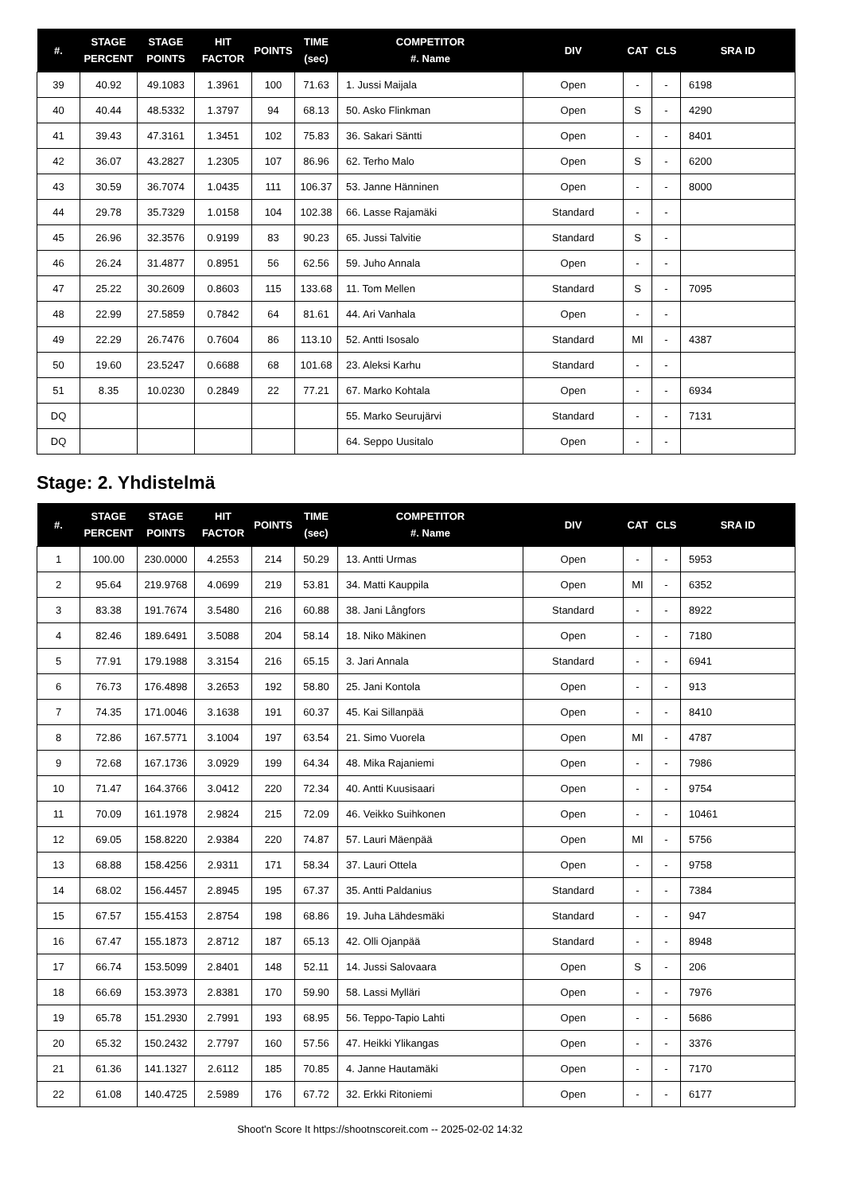| #. | STAGE PERCENT | STAGE POINTS | HIT FACTOR | POINTS | TIME (sec) | COMPETITOR #. Name | DIV | CAT | CLS | SRA ID |
| --- | --- | --- | --- | --- | --- | --- | --- | --- | --- | --- |
| 39 | 40.92 | 49.1083 | 1.3961 | 100 | 71.63 | 1. Jussi Maijala | Open | - | - | 6198 |
| 40 | 40.44 | 48.5332 | 1.3797 | 94 | 68.13 | 50. Asko Flinkman | Open | S | - | 4290 |
| 41 | 39.43 | 47.3161 | 1.3451 | 102 | 75.83 | 36. Sakari Säntti | Open | - | - | 8401 |
| 42 | 36.07 | 43.2827 | 1.2305 | 107 | 86.96 | 62. Terho Malo | Open | S | - | 6200 |
| 43 | 30.59 | 36.7074 | 1.0435 | 111 | 106.37 | 53. Janne Hänninen | Open | - | - | 8000 |
| 44 | 29.78 | 35.7329 | 1.0158 | 104 | 102.38 | 66. Lasse Rajamäki | Standard | - | - | |
| 45 | 26.96 | 32.3576 | 0.9199 | 83 | 90.23 | 65. Jussi Talvitie | Standard | S | - | |
| 46 | 26.24 | 31.4877 | 0.8951 | 56 | 62.56 | 59. Juho Annala | Open | - | - | |
| 47 | 25.22 | 30.2609 | 0.8603 | 115 | 133.68 | 11. Tom Mellen | Standard | S | - | 7095 |
| 48 | 22.99 | 27.5859 | 0.7842 | 64 | 81.61 | 44. Ari Vanhala | Open | - | - | |
| 49 | 22.29 | 26.7476 | 0.7604 | 86 | 113.10 | 52. Antti Isosalo | Standard | MI | - | 4387 |
| 50 | 19.60 | 23.5247 | 0.6688 | 68 | 101.68 | 23. Aleksi Karhu | Standard | - | - | |
| 51 | 8.35 | 10.0230 | 0.2849 | 22 | 77.21 | 67. Marko Kohtala | Open | - | - | 6934 |
| DQ | | | | | | 55. Marko Seurujärvi | Standard | - | - | 7131 |
| DQ | | | | | | 64. Seppo Uusitalo | Open | - | - | |
Stage: 2. Yhdistelmä
| #. | STAGE PERCENT | STAGE POINTS | HIT FACTOR | POINTS | TIME (sec) | COMPETITOR #. Name | DIV | CAT | CLS | SRA ID |
| --- | --- | --- | --- | --- | --- | --- | --- | --- | --- | --- |
| 1 | 100.00 | 230.0000 | 4.2553 | 214 | 50.29 | 13. Antti Urmas | Open | - | - | 5953 |
| 2 | 95.64 | 219.9768 | 4.0699 | 219 | 53.81 | 34. Matti Kauppila | Open | MI | - | 6352 |
| 3 | 83.38 | 191.7674 | 3.5480 | 216 | 60.88 | 38. Jani Långfors | Standard | - | - | 8922 |
| 4 | 82.46 | 189.6491 | 3.5088 | 204 | 58.14 | 18. Niko Mäkinen | Open | - | - | 7180 |
| 5 | 77.91 | 179.1988 | 3.3154 | 216 | 65.15 | 3. Jari Annala | Standard | - | - | 6941 |
| 6 | 76.73 | 176.4898 | 3.2653 | 192 | 58.80 | 25. Jani Kontola | Open | - | - | 913 |
| 7 | 74.35 | 171.0046 | 3.1638 | 191 | 60.37 | 45. Kai Sillanpää | Open | - | - | 8410 |
| 8 | 72.86 | 167.5771 | 3.1004 | 197 | 63.54 | 21. Simo Vuorela | Open | MI | - | 4787 |
| 9 | 72.68 | 167.1736 | 3.0929 | 199 | 64.34 | 48. Mika Rajaniemi | Open | - | - | 7986 |
| 10 | 71.47 | 164.3766 | 3.0412 | 220 | 72.34 | 40. Antti Kuusisaari | Open | - | - | 9754 |
| 11 | 70.09 | 161.1978 | 2.9824 | 215 | 72.09 | 46. Veikko Suihkonen | Open | - | - | 10461 |
| 12 | 69.05 | 158.8220 | 2.9384 | 220 | 74.87 | 57. Lauri Mäenpää | Open | MI | - | 5756 |
| 13 | 68.88 | 158.4256 | 2.9311 | 171 | 58.34 | 37. Lauri Ottela | Open | - | - | 9758 |
| 14 | 68.02 | 156.4457 | 2.8945 | 195 | 67.37 | 35. Antti Paldanius | Standard | - | - | 7384 |
| 15 | 67.57 | 155.4153 | 2.8754 | 198 | 68.86 | 19. Juha Lähdesmäki | Standard | - | - | 947 |
| 16 | 67.47 | 155.1873 | 2.8712 | 187 | 65.13 | 42. Olli Ojanpää | Standard | - | - | 8948 |
| 17 | 66.74 | 153.5099 | 2.8401 | 148 | 52.11 | 14. Jussi Salovaara | Open | S | - | 206 |
| 18 | 66.69 | 153.3973 | 2.8381 | 170 | 59.90 | 58. Lassi Mylläri | Open | - | - | 7976 |
| 19 | 65.78 | 151.2930 | 2.7991 | 193 | 68.95 | 56. Teppo-Tapio Lahti | Open | - | - | 5686 |
| 20 | 65.32 | 150.2432 | 2.7797 | 160 | 57.56 | 47. Heikki Ylikangas | Open | - | - | 3376 |
| 21 | 61.36 | 141.1327 | 2.6112 | 185 | 70.85 | 4. Janne Hautamäki | Open | - | - | 7170 |
| 22 | 61.08 | 140.4725 | 2.5989 | 176 | 67.72 | 32. Erkki Ritoniemi | Open | - | - | 6177 |
Shoot'n Score It https://shootnscoreit.com -- 2025-02-02 14:32